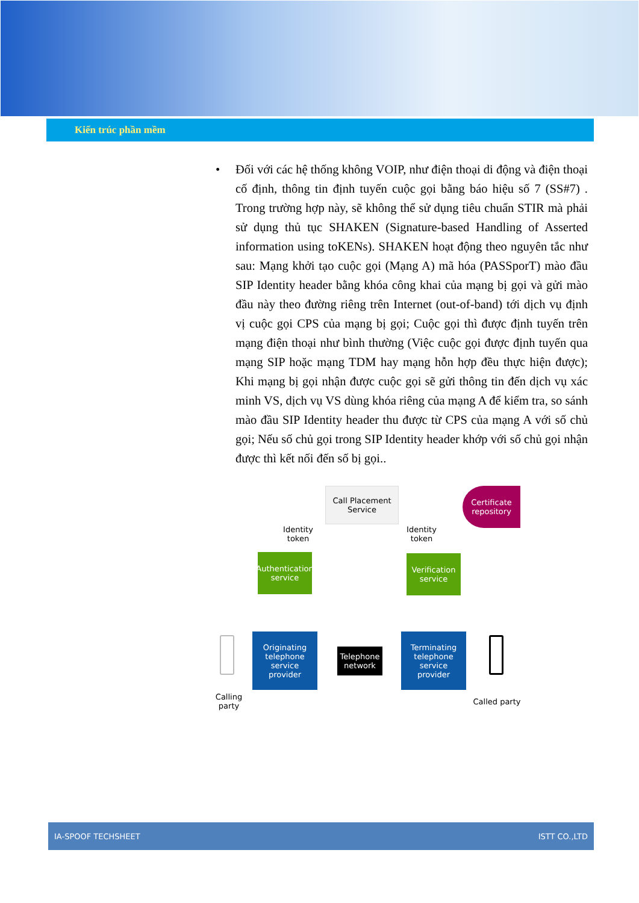Kiến trúc phần mềm
• Đối với các hệ thống không VOIP, như điện thoại di động và điện thoại cố định, thông tin định tuyến cuộc gọi bằng báo hiệu số 7 (SS#7) . Trong trường hợp này, sẽ không thể sử dụng tiêu chuẩn STIR mà phải sử dụng thủ tục SHAKEN (Signature-based Handling of Asserted information using toKENs). SHAKEN hoạt động theo nguyên tắc như sau: Mạng khởi tạo cuộc gọi (Mạng A) mã hóa (PASSporT) mào đầu SIP Identity header bằng khóa công khai của mạng bị gọi và gửi mào đầu này theo đường riêng trên Internet (out-of-band) tới dịch vụ định vị cuộc gọi CPS của mạng bị gọi; Cuộc gọi thì được định tuyến trên mạng điện thoại như bình thường (Việc cuộc gọi được định tuyến qua mạng SIP hoặc mạng TDM hay mạng hỗn hợp đều thực hiện được); Khi mạng bị gọi nhận được cuộc gọi sẽ gửi thông tin đến dịch vụ xác minh VS, dịch vụ VS dùng khóa riêng của mạng A để kiểm tra, so sánh mào đầu SIP Identity header thu được từ CPS của mạng A với số chủ gọi; Nếu số chủ gọi trong SIP Identity header khớp với số chủ gọi nhận được thì kết nối đến số bị gọi..
Call Placement Service
Certificate
repository
Identity
token
Identity
token
Authentication
service
Verification
service
Originating
telephone service
provider
Telephone
network
Terminating
telephone service
provider
Calling party
Called party
IA-SPOOF TECHSHEET ISTT CO.,LTD